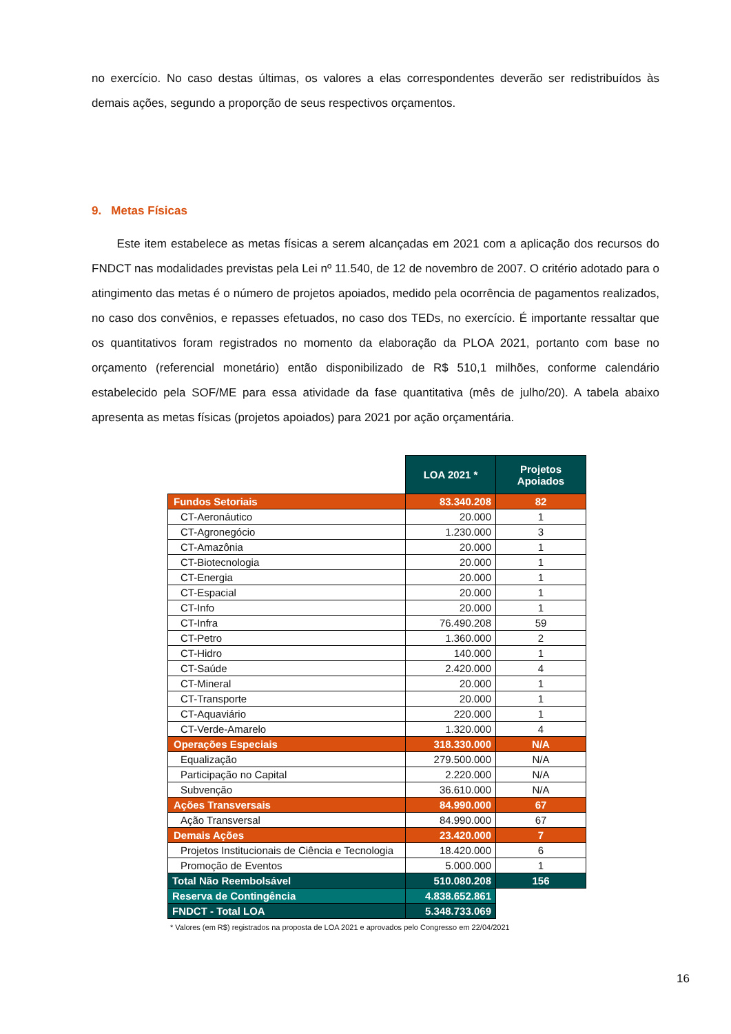no exercício. No caso destas últimas, os valores a elas correspondentes deverão ser redistribuídos às demais ações, segundo a proporção de seus respectivos orçamentos.
9. Metas Físicas
Este item estabelece as metas físicas a serem alcançadas em 2021 com a aplicação dos recursos do FNDCT nas modalidades previstas pela Lei nº 11.540, de 12 de novembro de 2007. O critério adotado para o atingimento das metas é o número de projetos apoiados, medido pela ocorrência de pagamentos realizados, no caso dos convênios, e repasses efetuados, no caso dos TEDs, no exercício. É importante ressaltar que os quantitativos foram registrados no momento da elaboração da PLOA 2021, portanto com base no orçamento (referencial monetário) então disponibilizado de R$ 510,1 milhões, conforme calendário estabelecido pela SOF/ME para essa atividade da fase quantitativa (mês de julho/20). A tabela abaixo apresenta as metas físicas (projetos apoiados) para 2021 por ação orçamentária.
| | LOA 2021 * | Projetos Apoiados |
| Fundos Setoriais | 83.340.208 | 82 |
| CT-Aeronáutico | 20.000 | 1 |
| CT-Agronegócio | 1.230.000 | 3 |
| CT-Amazônia | 20.000 | 1 |
| CT-Biotecnologia | 20.000 | 1 |
| CT-Energia | 20.000 | 1 |
| CT-Espacial | 20.000 | 1 |
| CT-Info | 20.000 | 1 |
| CT-Infra | 76.490.208 | 59 |
| CT-Petro | 1.360.000 | 2 |
| CT-Hidro | 140.000 | 1 |
| CT-Saúde | 2.420.000 | 4 |
| CT-Mineral | 20.000 | 1 |
| CT-Transporte | 20.000 | 1 |
| CT-Aquaviário | 220.000 | 1 |
| CT-Verde-Amarelo | 1.320.000 | 4 |
| Operações Especiais | 318.330.000 | N/A |
| Equalização | 279.500.000 | N/A |
| Participação no Capital | 2.220.000 | N/A |
| Subvenção | 36.610.000 | N/A |
| Ações Transversais | 84.990.000 | 67 |
| Ação Transversal | 84.990.000 | 67 |
| Demais Ações | 23.420.000 | 7 |
| Projetos Institucionais de Ciência e Tecnologia | 18.420.000 | 6 |
| Promoção de Eventos | 5.000.000 | 1 |
| Total Não Reembolsável | 510.080.208 | 156 |
| Reserva de Contingência | 4.838.652.861 | |
| FNDCT - Total LOA | 5.348.733.069 | |
* Valores (em R$) registrados na proposta de LOA 2021 e aprovados pelo Congresso em 22/04/2021
16